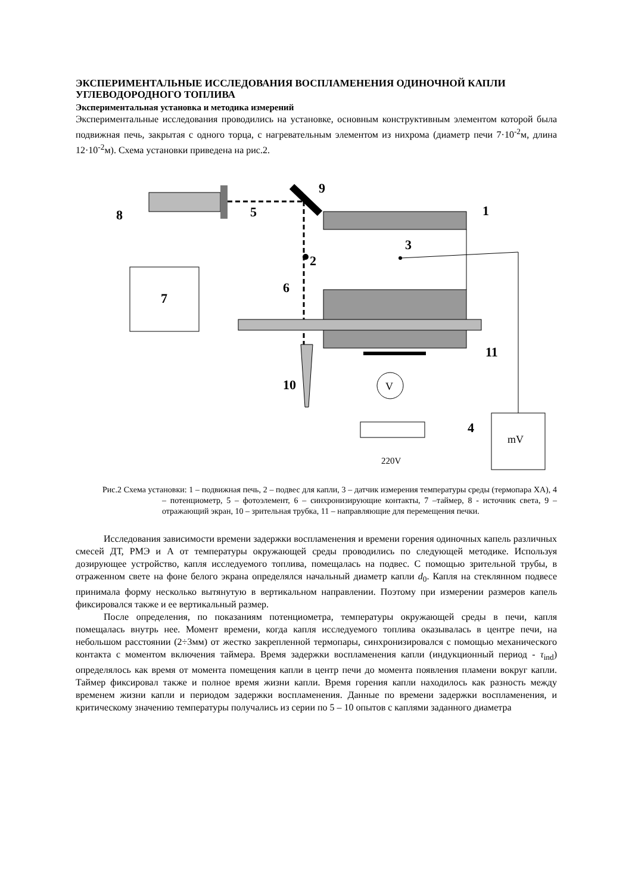ЭКСПЕРИМЕНТАЛЬНЫЕ ИССЛЕДОВАНИЯ ВОСПЛАМЕНЕНИЯ ОДИНОЧНОЙ КАПЛИ УГЛЕВОДОРОДНОГО ТОПЛИВА
Экспериментальная установка и методика измерений
Экспериментальные исследования проводились на установке, основным конструктивным элементом которой была подвижная печь, закрытая с одного торца, с нагревательным элементом из нихрома (диаметр печи 7·10<sup>-2</sup>м, длина 12·10<sup>-2</sup>м). Схема установки приведена на рис.2.
8
5
9
1
3
2
6
7
11
10
4
V
mV
220V
Рис.2 Схема установки: 1 – подвижная печь, 2 – подвес для капли, 3 – датчик измерения температуры среды (термопара ХА), 4 – потенциометр, 5 – фотоэлемент, 6 – синхронизирующие контакты, 7 –таймер, 8 - источник света, 9 – отражающий экран, 10 – зрительная трубка, 11 – направляющие для перемещения печки.
Исследования зависимости времени задержки воспламенения и времени горения одиночных капель различных смесей ДТ, РМЭ и А от температуры окружающей среды проводились по следующей методике. Используя дозирующее устройство, капля исследуемого топлива, помещалась на подвес. С помощью зрительной трубы, в отраженном свете на фоне белого экрана определялся начальный диаметр капли d<sub>0</sub>. Капля на стеклянном подвесе принимала форму несколько вытянутую в вертикальном направлении. Поэтому при измерении размеров капель фиксировался также и ее вертикальный размер.
После определения, по показаниям потенциометра, температуры окружающей среды в печи, капля помещалась внутрь нее. Момент времени, когда капля исследуемого топлива оказывалась в центре печи, на небольшом расстоянии (2÷3мм) от жестко закрепленной термопары, синхронизировался с помощью механического контакта с моментом включения таймера. Время задержки воспламенения капли (индукционный период - τ<sub>ind</sub>) определялось как время от момента помещения капли в центр печи до момента появления пламени вокруг капли. Таймер фиксировал также и полное время жизни капли. Время горения капли находилось как разность между временем жизни капли и периодом задержки воспламенения. Данные по времени задержки воспламенения, и критическому значению температуры получались из серии по 5 – 10 опытов с каплями заданного диаметра